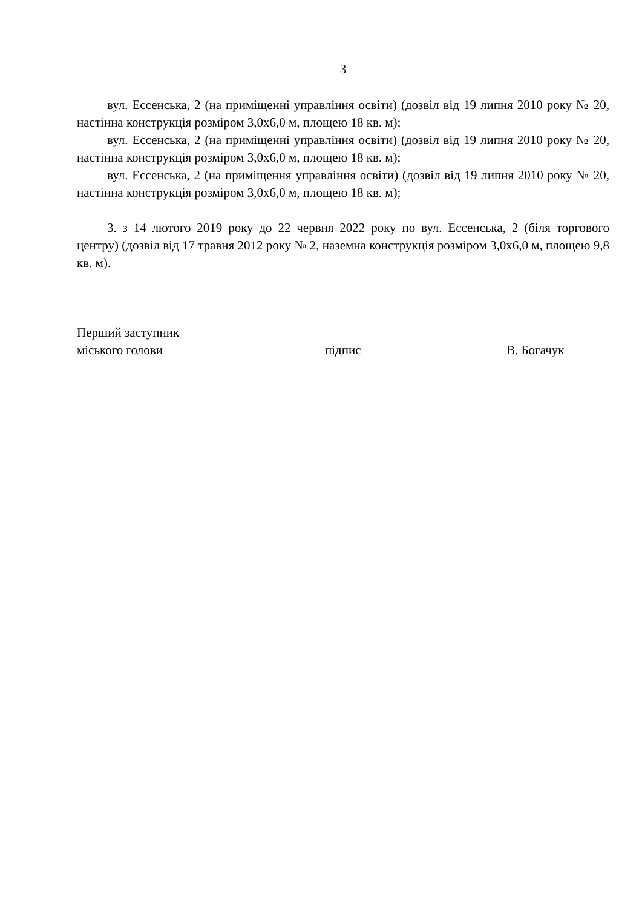3
вул. Ессенська, 2 (на приміщенні управління освіти) (дозвіл від 19 липня 2010 року № 20, настінна конструкція розміром 3,0х6,0 м, площею 18 кв. м);
вул. Ессенська, 2 (на приміщенні управління освіти) (дозвіл від 19 липня 2010 року № 20, настінна конструкція розміром 3,0х6,0 м, площею 18 кв. м);
вул. Ессенська, 2 (на приміщення управління освіти) (дозвіл від 19 липня 2010 року № 20, настінна конструкція розміром 3,0х6,0 м, площею 18 кв. м);
3. з 14 лютого 2019 року до 22 червня 2022 року по вул. Ессенська, 2 (біля торгового центру) (дозвіл від 17 травня 2012 року № 2, наземна конструкція розміром 3,0х6,0 м, площею 9,8 кв. м).
Перший заступник
міського голови підпис В. Богачук